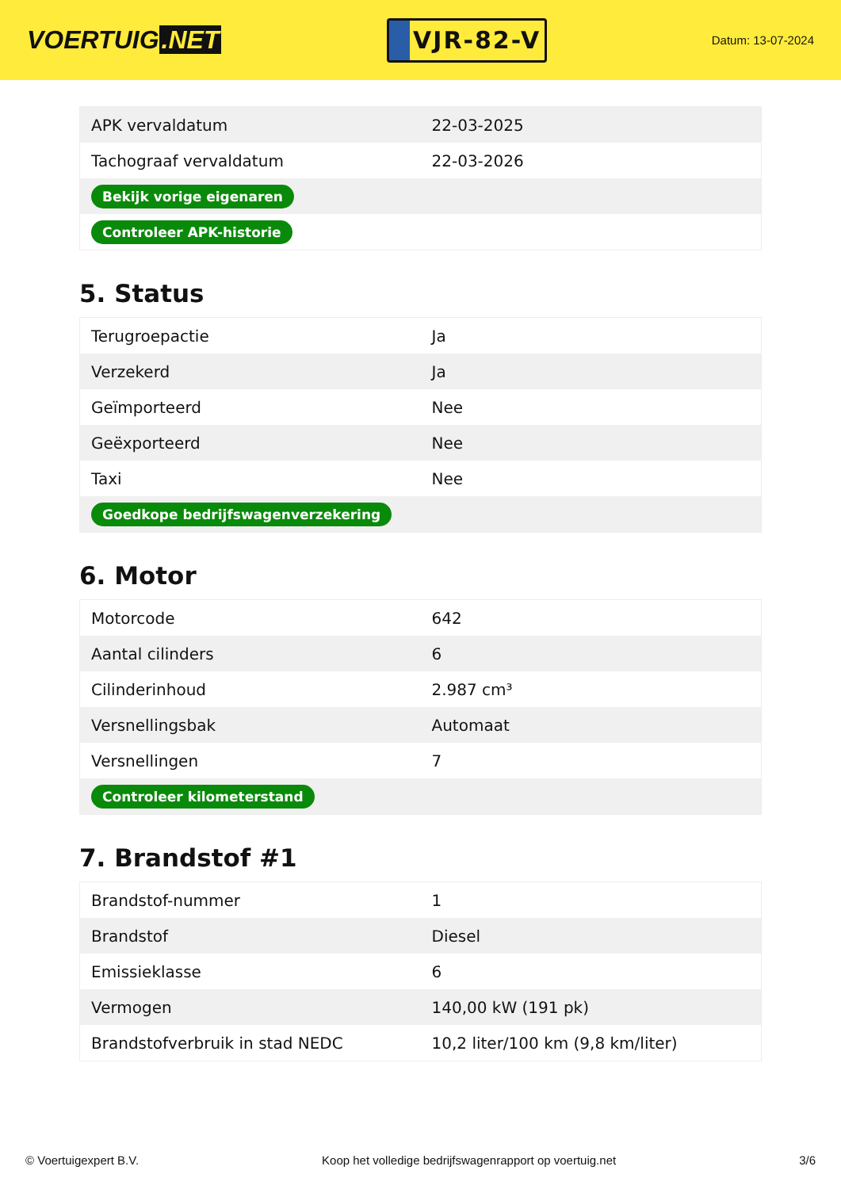VOERTUIG.NET
VJR-82-V
Datum: 13-07-2024
| APK vervaldatum | 22-03-2025 |
| Tachograaf vervaldatum | 22-03-2026 |
| Bekijk vorige eigenaren | |
| Controleer APK-historie | |
5. Status
| Terugroepactie | Ja |
| Verzekerd | Ja |
| Geïmporteerd | Nee |
| Geëxporteerd | Nee |
| Taxi | Nee |
| Goedkope bedrijfswagenverzekering | |
6. Motor
| Motorcode | 642 |
| Aantal cilinders | 6 |
| Cilinderinhoud | 2.987 cm³ |
| Versnellingsbak | Automaat |
| Versnellingen | 7 |
| Controleer kilometerstand | |
7. Brandstof #1
| Brandstof-nummer | 1 |
| Brandstof | Diesel |
| Emissieklasse | 6 |
| Vermogen | 140,00 kW (191 pk) |
| Brandstofverbruik in stad NEDC | 10,2 liter/100 km (9,8 km/liter) |
© Voertuigexpert B.V. Koop het volledige bedrijfswagenrapport op voertuig.net 3/6